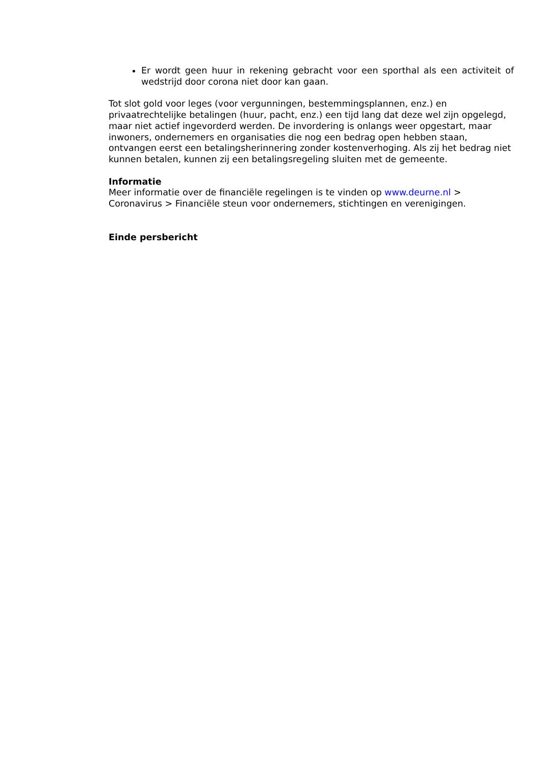Er wordt geen huur in rekening gebracht voor een sporthal als een activiteit of wedstrijd door corona niet door kan gaan.
Tot slot gold voor leges (voor vergunningen, bestemmingsplannen, enz.) en privaatrechtelijke betalingen (huur, pacht, enz.) een tijd lang dat deze wel zijn opgelegd, maar niet actief ingevorderd werden. De invordering is onlangs weer opgestart, maar inwoners, ondernemers en organisaties die nog een bedrag open hebben staan, ontvangen eerst een betalingsherinnering zonder kostenverhoging. Als zij het bedrag niet kunnen betalen, kunnen zij een betalingsregeling sluiten met de gemeente.
Informatie
Meer informatie over de financiële regelingen is te vinden op www.deurne.nl > Coronavirus > Financiële steun voor ondernemers, stichtingen en verenigingen.
Einde persbericht